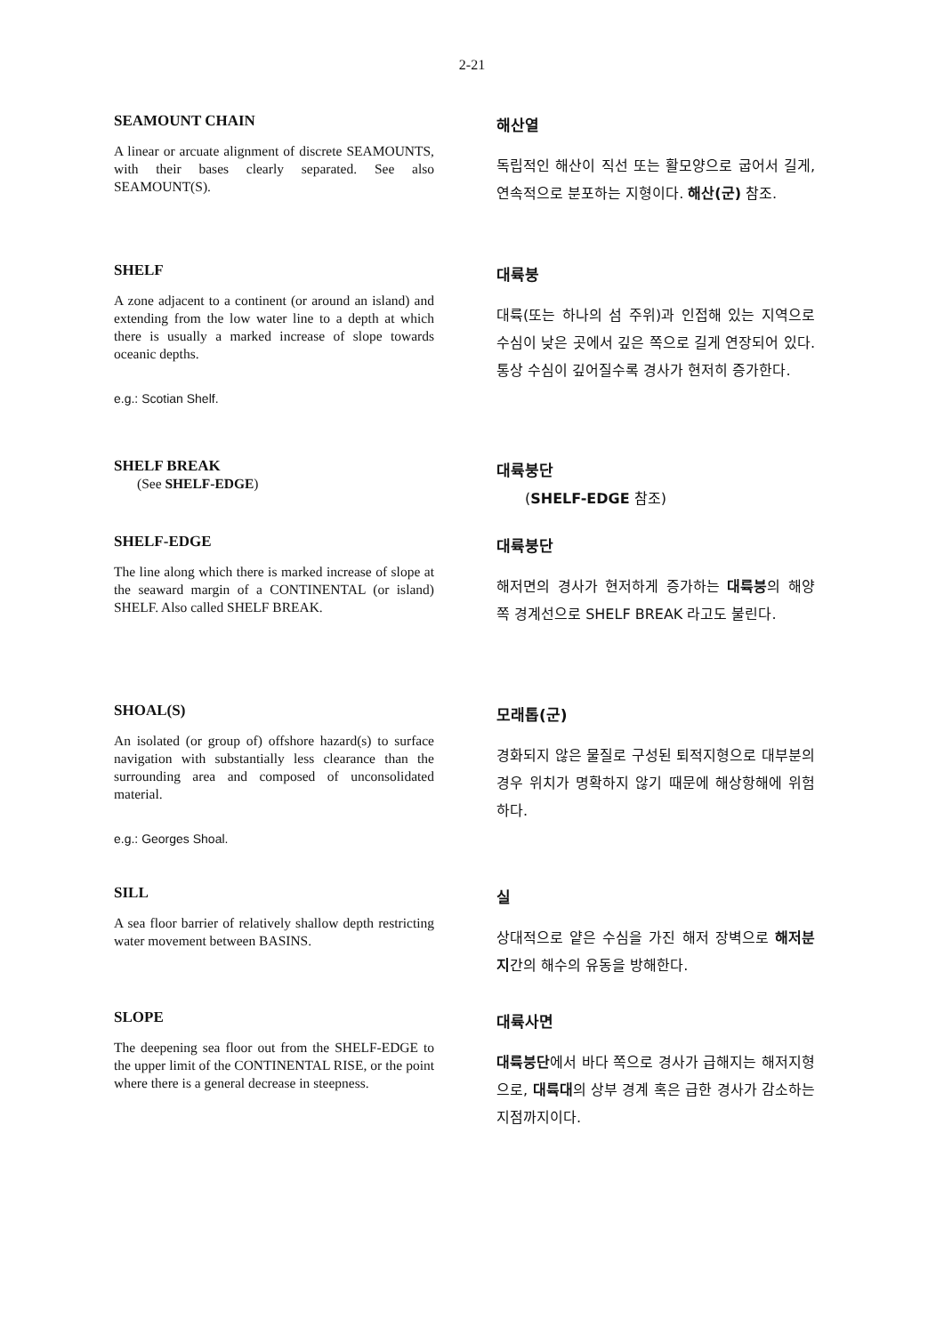2-21
SEAMOUNT CHAIN
A linear or arcuate alignment of discrete SEAMOUNTS, with their bases clearly separated. See also SEAMOUNT(S).
해산열
독립적인 해산이 직선 또는 활모양으로 굽어서 길게, 연속적으로 분포하는 지형이다. 해산(군) 참조.
SHELF
A zone adjacent to a continent (or around an island) and extending from the low water line to a depth at which there is usually a marked increase of slope towards oceanic depths.
e.g.: Scotian Shelf.
대륙붕
대륙(또는 하나의 섬 주위)과 인접해 있는 지역으로 수심이 낮은 곳에서 깊은 쪽으로 길게 연장되어 있다. 통상 수심이 깊어질수록 경사가 현저히 증가한다.
SHELF BREAK
(See SHELF-EDGE)
대륙붕단
(SHELF-EDGE 참조)
SHELF-EDGE
The line along which there is marked increase of slope at the seaward margin of a CONTINENTAL (or island) SHELF. Also called SHELF BREAK.
대륙붕단
해저면의 경사가 현저하게 증가하는 대륙붕의 해양 쪽 경계선으로 SHELF BREAK 라고도 불린다.
SHOAL(S)
An isolated (or group of) offshore hazard(s) to surface navigation with substantially less clearance than the surrounding area and composed of unconsolidated material.
e.g.: Georges Shoal.
모래톱(군)
경화되지 않은 물질로 구성된 퇴적지형으로 대부분의 경우 위치가 명확하지 않기 때문에 해상항해에 위험하다.
SILL
A sea floor barrier of relatively shallow depth restricting water movement between BASINS.
실
상대적으로 얕은 수심을 가진 해저 장벽으로 해저분지간의 해수의 유동을 방해한다.
SLOPE
The deepening sea floor out from the SHELF-EDGE to the upper limit of the CONTINENTAL RISE, or the point where there is a general decrease in steepness.
대륙사면
대륙붕단에서 바다 쪽으로 경사가 급해지는 해저지형으로, 대륙대의 상부 경계 혹은 급한 경사가 감소하는 지점까지이다.